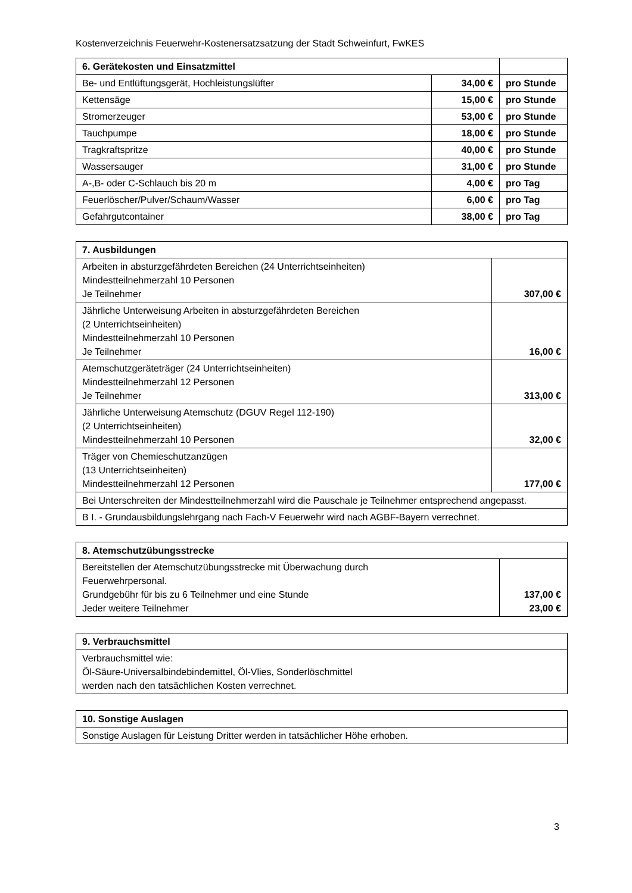Kostenverzeichnis Feuerwehr-Kostenersatzsatzung der Stadt Schweinfurt, FwKES
| 6. Gerätekosten und Einsatzmittel | | |
| Be- und Entlüftungsgerät, Hochleistungslüfter | 34,00 € | pro Stunde |
| Kettensäge | 15,00 € | pro Stunde |
| Stromerzeuger | 53,00 € | pro Stunde |
| Tauchpumpe | 18,00 € | pro Stunde |
| Tragkraftspritze | 40,00 € | pro Stunde |
| Wassersauger | 31,00 € | pro Stunde |
| A-,B- oder C-Schlauch bis 20 m | 4,00 € | pro Tag |
| Feuerlöscher/Pulver/Schaum/Wasser | 6,00 € | pro Tag |
| Gefahrgutcontainer | 38,00 € | pro Tag |
| 7. Ausbildungen | |
| Arbeiten in absturzgefährdeten Bereichen (24 Unterrichtseinheiten) Mindestteilnehmerzahl 10 Personen Je Teilnehmer | 307,00 € |
| Jährliche Unterweisung Arbeiten in absturzgefährdeten Bereichen (2 Unterrichtseinheiten) Mindestteilnehmerzahl 10 Personen Je Teilnehmer | 16,00 € |
| Atemschutzgeräteträger (24 Unterrichtseinheiten) Mindestteilnehmerzahl 12 Personen Je Teilnehmer | 313,00 € |
| Jährliche Unterweisung Atemschutz (DGUV Regel 112-190) (2 Unterrichtseinheiten) Mindestteilnehmerzahl 10 Personen | 32,00 € |
| Träger von Chemieschutzanzügen (13 Unterrichtseinheiten) Mindestteilnehmerzahl 12 Personen | 177,00 € |
| Bei Unterschreiten der Mindestteilnehmerzahl wird die Pauschale je Teilnehmer entsprechend angepasst. | |
| B I. - Grundausbildungslehrgang nach Fach-V Feuerwehr wird nach AGBF-Bayern verrechnet. | |
| 8. Atemschutzübungsstrecke | |
| Bereitstellen der Atemschutzübungsstrecke mit Überwachung durch Feuerwehrpersonal. Grundgebühr für bis zu 6 Teilnehmer und eine Stunde Jeder weitere Teilnehmer | 137,00 € 23,00 € |
| 9. Verbrauchsmittel |
| Verbrauchsmittel wie: Öl-Säure-Universalbindebindemittel, Öl-Vlies, Sonderlöschmittel werden nach den tatsächlichen Kosten verrechnet. |
| 10. Sonstige Auslagen |
| Sonstige Auslagen für Leistung Dritter werden in tatsächlicher Höhe erhoben. |
3